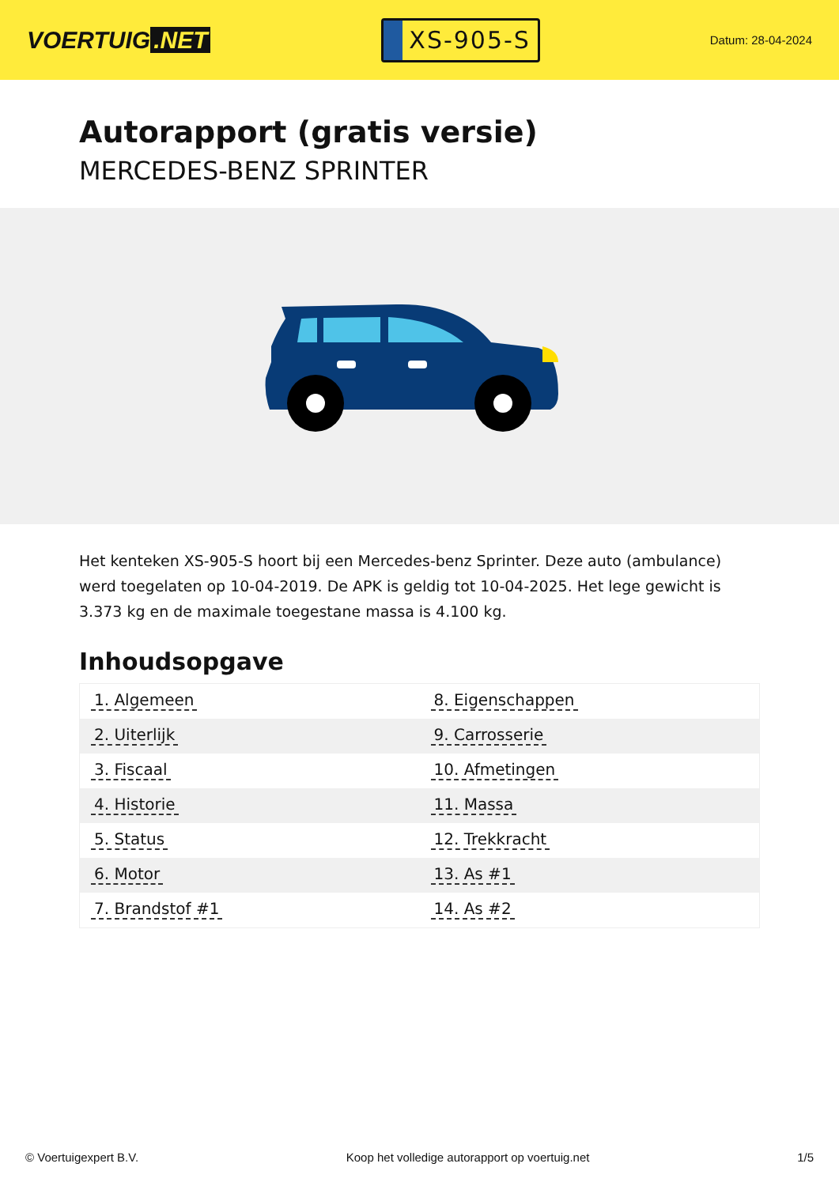VOERTUIG.NET
XS-905-S
Datum: 28-04-2024
Autorapport (gratis versie)
MERCEDES-BENZ SPRINTER
Het kenteken XS-905-S hoort bij een Mercedes-benz Sprinter. Deze auto (ambulance) werd toegelaten op 10-04-2019. De APK is geldig tot 10-04-2025. Het lege gewicht is 3.373 kg en de maximale toegestane massa is 4.100 kg.
Inhoudsopgave
| 1. Algemeen | 8. Eigenschappen |
| 2. Uiterlijk | 9. Carrosserie |
| 3. Fiscaal | 10. Afmetingen |
| 4. Historie | 11. Massa |
| 5. Status | 12. Trekkracht |
| 6. Motor | 13. As #1 |
| 7. Brandstof #1 | 14. As #2 |
© Voertuigexpert B.V. Koop het volledige autorapport op voertuig.net 1/5